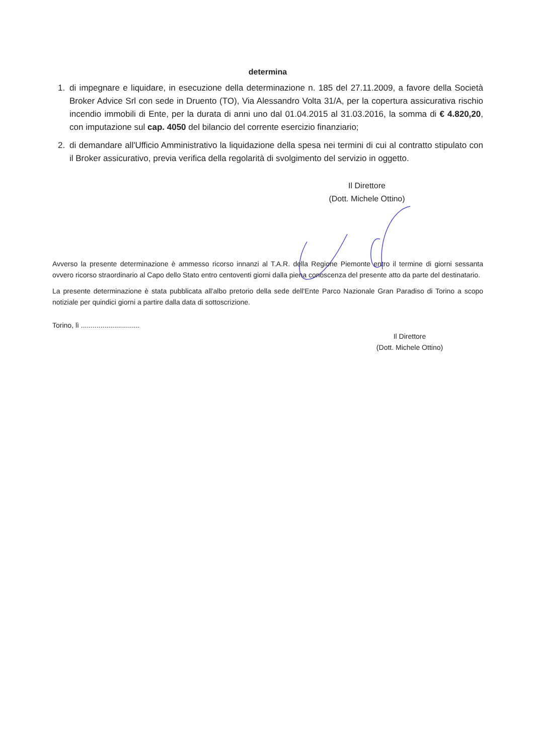determina
1. di impegnare e liquidare, in esecuzione della determinazione n. 185 del 27.11.2009, a favore della Società Broker Advice Srl con sede in Druento (TO), Via Alessandro Volta 31/A, per la copertura assicurativa rischio incendio immobili di Ente, per la durata di anni uno dal 01.04.2015 al 31.03.2016, la somma di € 4.820,20, con imputazione sul cap. 4050 del bilancio del corrente esercizio finanziario;
2. di demandare all'Ufficio Amministrativo la liquidazione della spesa nei termini di cui al contratto stipulato con il Broker assicurativo, previa verifica della regolarità di svolgimento del servizio in oggetto.
Il Direttore
(Dott. Michele Ottino)
Avverso la presente determinazione è ammesso ricorso innanzi al T.A.R. della Regione Piemonte entro il termine di giorni sessanta ovvero ricorso straordinario al Capo dello Stato entro centoventi giorni dalla piena conoscenza del presente atto da parte del destinatario.
La presente determinazione è stata pubblicata all'albo pretorio della sede dell'Ente Parco Nazionale Gran Paradiso di Torino a scopo notiziale per quindici giorni a partire dalla data di sottoscrizione.
Torino, lì ..............................
Il Direttore
(Dott. Michele Ottino)